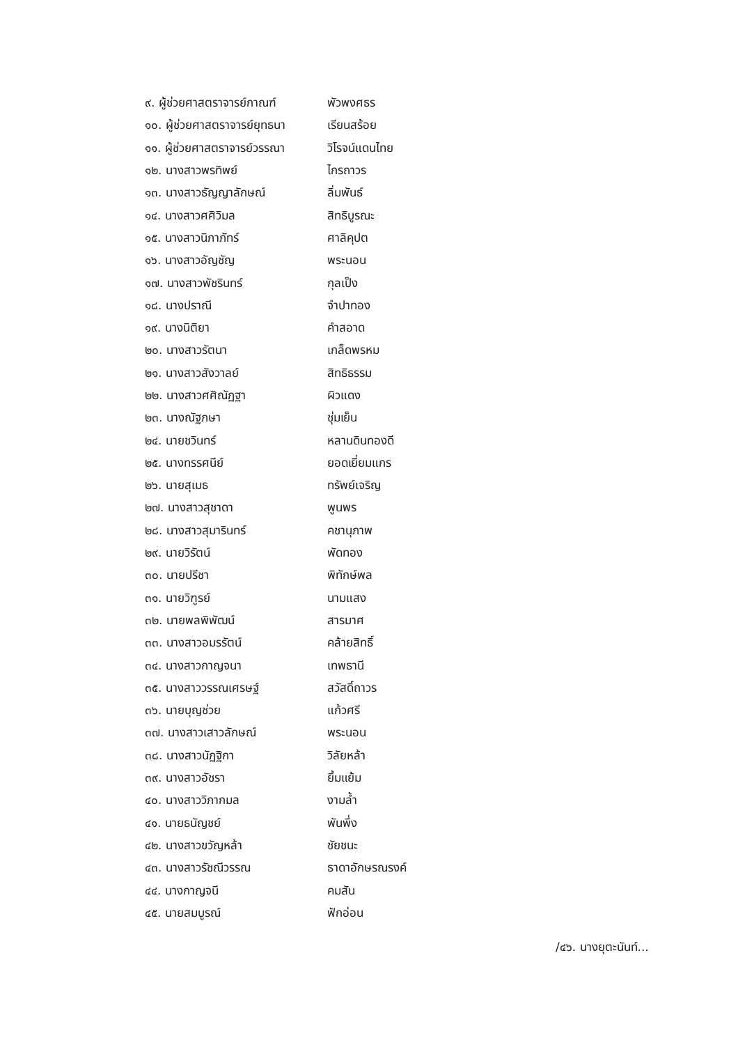๙. ผู้ช่วยศาสตราจารย์กาณฑ์ พัวพงศธร
๑๐. ผู้ช่วยศาสตราจารย์ยุทธนา เรียนสร้อย
๑๑. ผู้ช่วยศาสตราจารย์วรรณา วิโรจน์แดนไทย
๑๒. นางสาวพรทิพย์ ไกรถาวร
๑๓. นางสาวธัญญาลักษณ์ ลิ่มพันธ์
๑๔. นางสาวศศิวิมล สิทธิบูรณะ
๑๕. นางสาวนิภาภัทร์ ศาลิคุปต
๑๖. นางสาวอัญชัญ พระนอน
๑๗. นางสาวพัชรินทร์ กุลเป็ง
๑๘. นางปราณี จำปาทอง
๑๙. นางนิติยา คำสอาด
๒๐. นางสาวรัตนา เกล็ดพรหม
๒๑. นางสาวสังวาลย์ สิทธิธรรม
๒๒. นางสาวศศิณัฏฐา ผิวแดง
๒๓. นางณัฐภษา ชุ่มเย็น
๒๔. นายชวินทร์ หลานดินทองดี
๒๕. นางทรรศนีย์ ยอดเยี่ยมแกร
๒๖. นายสุเมธ ทรัพย์เจริญ
๒๗. นางสาวสุชาดา พูนพร
๒๘. นางสาวสุมารินทร์ คชานุภาพ
๒๙. นายวิรัตน์ พัดทอง
๓๐. นายปรีชา พิทักษ์พล
๓๑. นายวิฑูรย์ นามแสง
๓๒. นายพลพิพัฒน์ สารมาศ
๓๓. นางสาวอมรรัตน์ คล้ายสิทธิ์
๓๔. นางสาวกาญจนา เทพธานี
๓๕. นางสาววรรณเศรษฐ์ สวัสดิ์ถาวร
๓๖. นายบุญช่วย แก้วศรี
๓๗. นางสาวเสาวลักษณ์ พระนอน
๓๘. นางสาวนัฏฐิกา วิลัยหล้า
๓๙. นางสาวอัชรา ยิ้มแย้ม
๔๐. นางสาววิภากมล งามล้ำ
๔๑. นายธนัญชย์ พันพึ่ง
๔๒. นางสาวขวัญหล้า ชัยชนะ
๔๓. นางสาวรัชณีวรรณ ธาดาอักษรณรงค์
๔๔. นางกาญจนี คมสัน
๔๕. นายสมบูรณ์ ฟักอ่อน
/๔๖. นางยุตะนันท์...